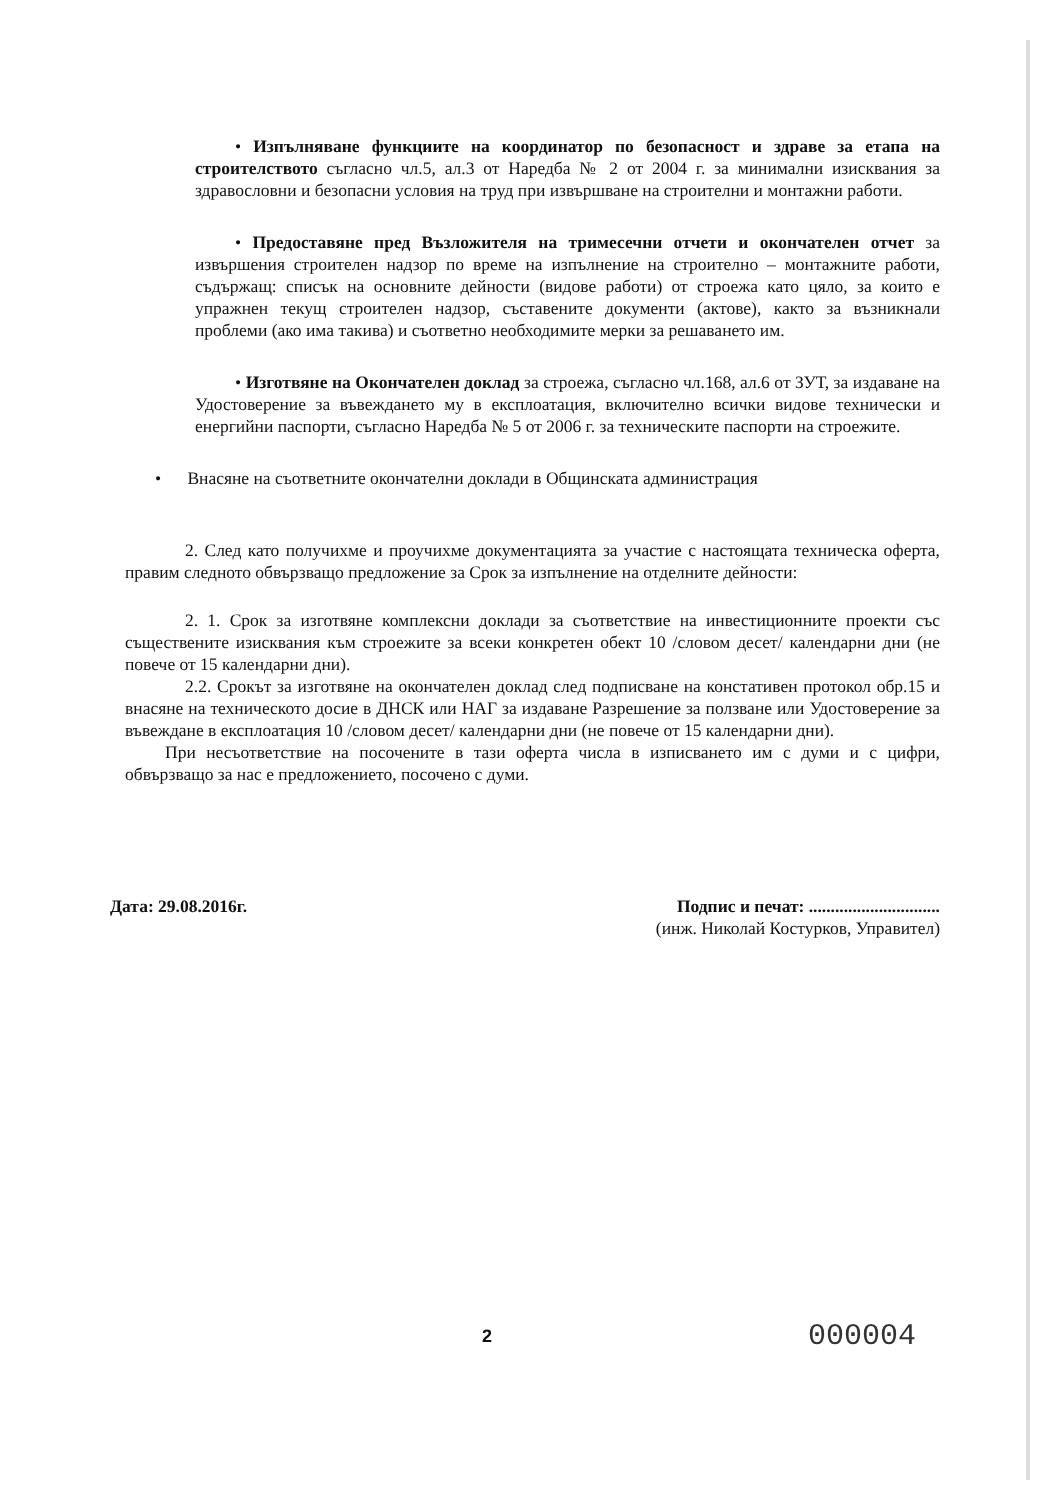• Изпълняване функциите на координатор по безопасност и здраве за етапа на строителството съгласно чл.5, ал.3 от Наредба № 2 от 2004 г. за минимални изисквания за здравословни и безопасни условия на труд при извършване на строителни и монтажни работи.
• Предоставяне пред Възложителя на тримесечни отчети и окончателен отчет за извършения строителен надзор по време на изпълнение на строително – монтажните работи, съдържащ: списък на основните дейности (видове работи) от строежа като цяло, за които е упражнен текущ строителен надзор, съставените документи (актове), както за възникнали проблеми (ако има такива) и съответно необходимите мерки за решаването им.
• Изготвяне на Окончателен доклад за строежа, съгласно чл.168, ал.6 от ЗУТ, за издаване на Удостоверение за въвеждането му в експлоатация, включително всички видове технически и енергийни паспорти, съгласно Наредба № 5 от 2006 г. за техническите паспорти на строежите.
• Внасяне на съответните окончателни доклади в Общинската администрация
2. След като получихме и проучихме документацията за участие с настоящата техническа оферта, правим следното обвързващо предложение за Срок за изпълнение на отделните дейности:
2. 1. Срок за изготвяне комплексни доклади за съответствие на инвестиционните проекти със съществените изисквания към строежите за всеки конкретен обект 10 /словом десет/ календарни дни (не повече от 15 календарни дни).
2.2. Срокът за изготвяне на окончателен доклад след подписване на констативен протокол обр.15 и внасяне на техническото досие в ДНСК или НАГ за издаване Разрешение за ползване или Удостоверение за въвеждане в експлоатация 10 /словом десет/ календарни дни (не повече от 15 календарни дни).
При несъответствие на посочените в тази оферта числа в изписването им с думи и с цифри, обвързващо за нас е предложението, посочено с думи.
Дата: 29.08.2016г. Подпис и печат: ..............................
(инж. Николай Костурков, Управител)
2 000004